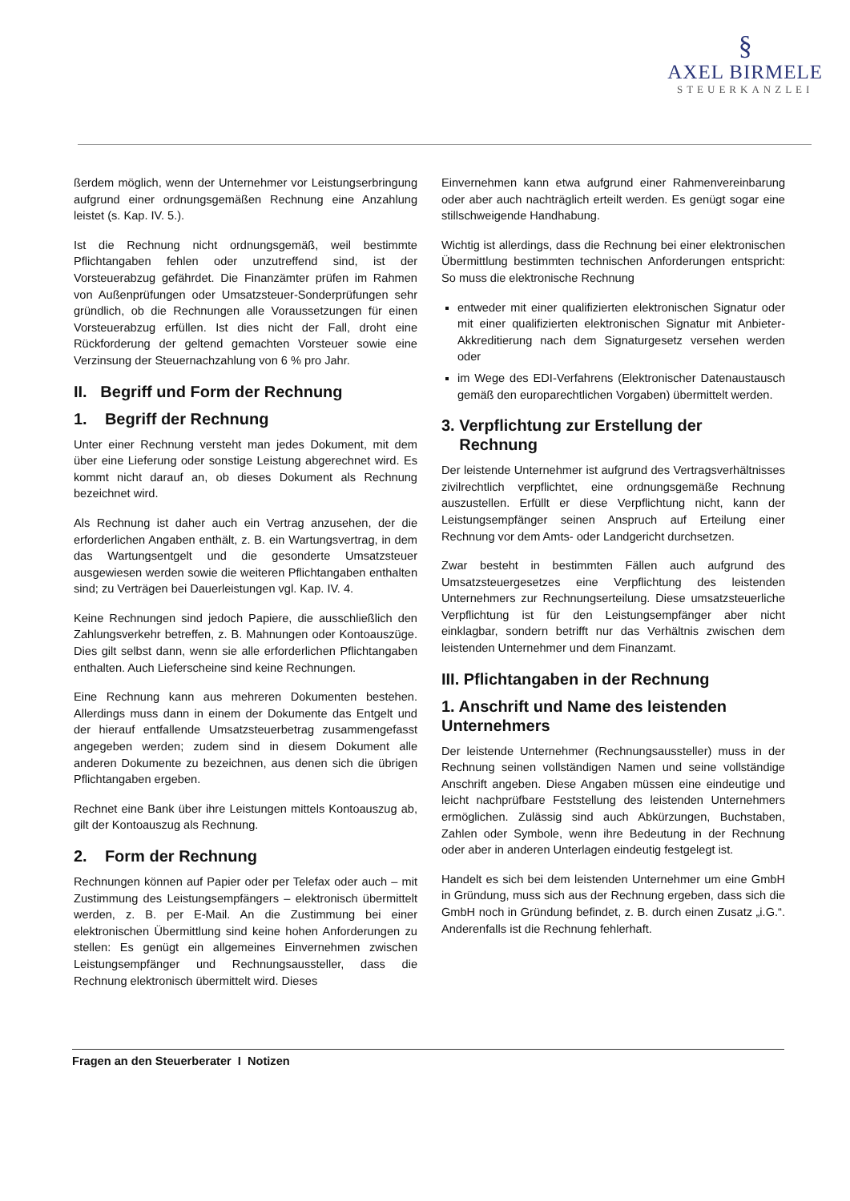§
AXEL BIRMELE
STEUERKANZLEI
ßerdem möglich, wenn der Unternehmer vor Leistungserbringung aufgrund einer ordnungsgemäßen Rechnung eine Anzahlung leistet (s. Kap. IV. 5.).
Ist die Rechnung nicht ordnungsgemäß, weil bestimmte Pflichtangaben fehlen oder unzutreffend sind, ist der Vorsteuerabzug gefährdet. Die Finanzämter prüfen im Rahmen von Außenprüfungen oder Umsatzsteuer-Sonderprüfungen sehr gründlich, ob die Rechnungen alle Voraussetzungen für einen Vorsteuerabzug erfüllen. Ist dies nicht der Fall, droht eine Rückforderung der geltend gemachten Vorsteuer sowie eine Verzinsung der Steuernachzahlung von 6 % pro Jahr.
II. Begriff und Form der Rechnung
1. Begriff der Rechnung
Unter einer Rechnung versteht man jedes Dokument, mit dem über eine Lieferung oder sonstige Leistung abgerechnet wird. Es kommt nicht darauf an, ob dieses Dokument als Rechnung bezeichnet wird.
Als Rechnung ist daher auch ein Vertrag anzusehen, der die erforderlichen Angaben enthält, z. B. ein Wartungsvertrag, in dem das Wartungsentgelt und die gesonderte Umsatzsteuer ausgewiesen werden sowie die weiteren Pflichtangaben enthalten sind; zu Verträgen bei Dauerleistungen vgl. Kap. IV. 4.
Keine Rechnungen sind jedoch Papiere, die ausschließlich den Zahlungsverkehr betreffen, z. B. Mahnungen oder Kontoauszüge. Dies gilt selbst dann, wenn sie alle erforderlichen Pflichtangaben enthalten. Auch Lieferscheine sind keine Rechnungen.
Eine Rechnung kann aus mehreren Dokumenten bestehen. Allerdings muss dann in einem der Dokumente das Entgelt und der hierauf entfallende Umsatzsteuerbetrag zusammengefasst angegeben werden; zudem sind in diesem Dokument alle anderen Dokumente zu bezeichnen, aus denen sich die übrigen Pflichtangaben ergeben.
Rechnet eine Bank über ihre Leistungen mittels Kontoauszug ab, gilt der Kontoauszug als Rechnung.
2. Form der Rechnung
Rechnungen können auf Papier oder per Telefax oder auch – mit Zustimmung des Leistungsempfängers – elektronisch übermittelt werden, z. B. per E-Mail. An die Zustimmung bei einer elektronischen Übermittlung sind keine hohen Anforderungen zu stellen: Es genügt ein allgemeines Einvernehmen zwischen Leistungsempfänger und Rechnungsaussteller, dass die Rechnung elektronisch übermittelt wird. Dieses
Einvernehmen kann etwa aufgrund einer Rahmenvereinbarung oder aber auch nachträglich erteilt werden. Es genügt sogar eine stillschweigende Handhabung.
Wichtig ist allerdings, dass die Rechnung bei einer elektronischen Übermittlung bestimmten technischen Anforderungen entspricht: So muss die elektronische Rechnung
entweder mit einer qualifizierten elektronischen Signatur oder mit einer qualifizierten elektronischen Signatur mit Anbieter-Akkreditierung nach dem Signaturgesetz versehen werden oder
im Wege des EDI-Verfahrens (Elektronischer Datenaustausch gemäß den europarechtlichen Vorgaben) übermittelt werden.
3. Verpflichtung zur Erstellung der
Rechnung
Der leistende Unternehmer ist aufgrund des Vertragsverhältnisses zivilrechtlich verpflichtet, eine ordnungsgemäße Rechnung auszustellen. Erfüllt er diese Verpflichtung nicht, kann der Leistungsempfänger seinen Anspruch auf Erteilung einer Rechnung vor dem Amts- oder Landgericht durchsetzen.
Zwar besteht in bestimmten Fällen auch aufgrund des Umsatzsteuergesetzes eine Verpflichtung des leistenden Unternehmers zur Rechnungserteilung. Diese umsatzsteuerliche Verpflichtung ist für den Leistungsempfänger aber nicht einklagbar, sondern betrifft nur das Verhältnis zwischen dem leistenden Unternehmer und dem Finanzamt.
III. Pflichtangaben in der Rechnung
1. Anschrift und Name des leistenden Unternehmers
Der leistende Unternehmer (Rechnungsaussteller) muss in der Rechnung seinen vollständigen Namen und seine vollständige Anschrift angeben. Diese Angaben müssen eine eindeutige und leicht nachprüfbare Feststellung des leistenden Unternehmers ermöglichen. Zulässig sind auch Abkürzungen, Buchstaben, Zahlen oder Symbole, wenn ihre Bedeutung in der Rechnung oder aber in anderen Unterlagen eindeutig festgelegt ist.
Handelt es sich bei dem leistenden Unternehmer um eine GmbH in Gründung, muss sich aus der Rechnung ergeben, dass sich die GmbH noch in Gründung befindet, z. B. durch einen Zusatz „i.G.“. Anderenfalls ist die Rechnung fehlerhaft.
Fragen an den Steuerberater I Notizen